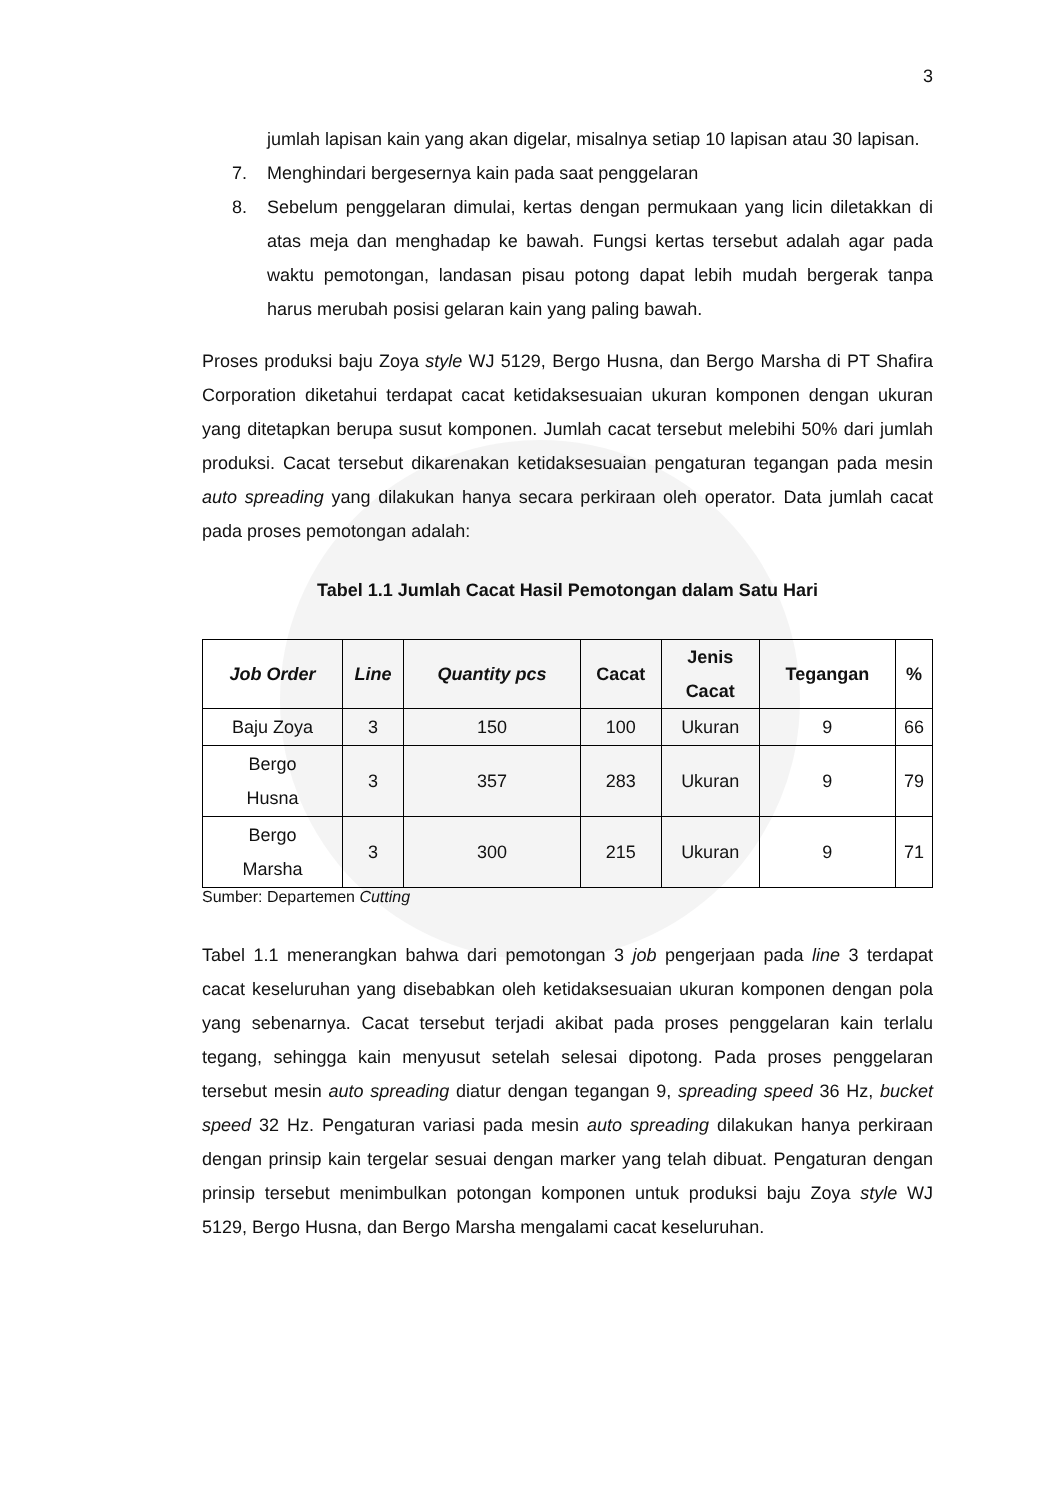3
jumlah lapisan kain yang akan digelar, misalnya setiap 10 lapisan atau 30 lapisan.
7. Menghindari bergesernya kain pada saat penggelaran
8. Sebelum penggelaran dimulai, kertas dengan permukaan yang licin diletakkan di atas meja dan menghadap ke bawah. Fungsi kertas tersebut adalah agar pada waktu pemotongan, landasan pisau potong dapat lebih mudah bergerak tanpa harus merubah posisi gelaran kain yang paling bawah.
Proses produksi baju Zoya style WJ 5129, Bergo Husna, dan Bergo Marsha di PT Shafira Corporation diketahui terdapat cacat ketidaksesuaian ukuran komponen dengan ukuran yang ditetapkan berupa susut komponen. Jumlah cacat tersebut melebihi 50% dari jumlah produksi. Cacat tersebut dikarenakan ketidaksesuaian pengaturan tegangan pada mesin auto spreading yang dilakukan hanya secara perkiraan oleh operator. Data jumlah cacat pada proses pemotongan adalah:
Tabel 1.1 Jumlah Cacat Hasil Pemotongan dalam Satu Hari
| Job Order | Line | Quantity pcs | Cacat | Jenis Cacat | Tegangan | % |
| --- | --- | --- | --- | --- | --- | --- |
| Baju Zoya | 3 | 150 | 100 | Ukuran | 9 | 66 |
| Bergo Husna | 3 | 357 | 283 | Ukuran | 9 | 79 |
| Bergo Marsha | 3 | 300 | 215 | Ukuran | 9 | 71 |
Sumber: Departemen Cutting
Tabel 1.1 menerangkan bahwa dari pemotongan 3 job pengerjaan pada line 3 terdapat cacat keseluruhan yang disebabkan oleh ketidaksesuaian ukuran komponen dengan pola yang sebenarnya. Cacat tersebut terjadi akibat pada proses penggelaran kain terlalu tegang, sehingga kain menyusut setelah selesai dipotong. Pada proses penggelaran tersebut mesin auto spreading diatur dengan tegangan 9, spreading speed 36 Hz, bucket speed 32 Hz. Pengaturan variasi pada mesin auto spreading dilakukan hanya perkiraan dengan prinsip kain tergelar sesuai dengan marker yang telah dibuat. Pengaturan dengan prinsip tersebut menimbulkan potongan komponen untuk produksi baju Zoya style WJ 5129, Bergo Husna, dan Bergo Marsha mengalami cacat keseluruhan.